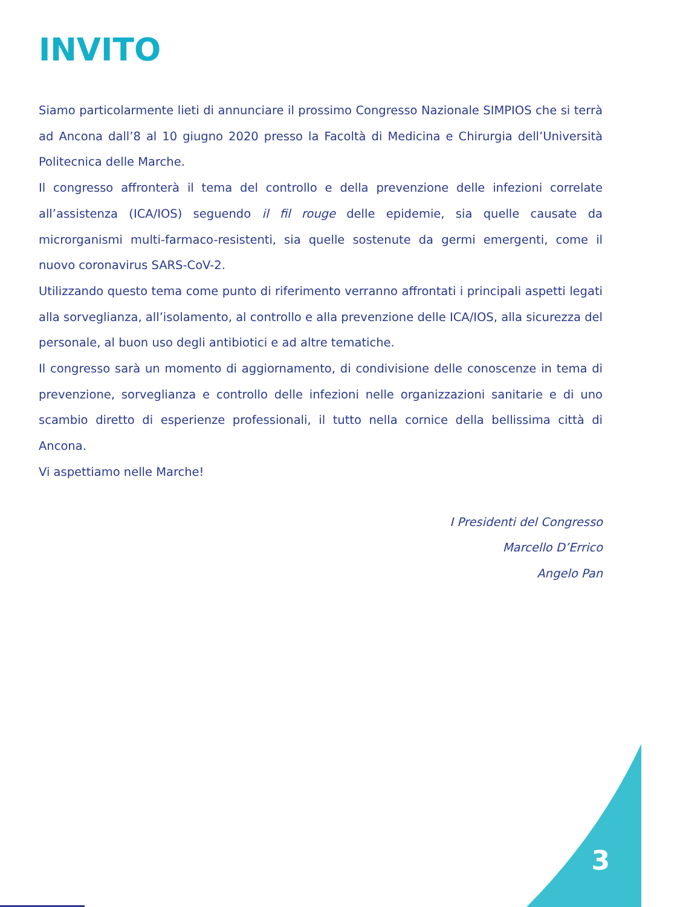INVITO
Siamo particolarmente lieti di annunciare il prossimo Congresso Nazionale SIMPIOS che si terrà ad Ancona dall’8 al 10 giugno 2020 presso la Facoltà di Medicina e Chirurgia dell’Università Politecnica delle Marche.
Il congresso affronterà il tema del controllo e della prevenzione delle infezioni correlate all’assistenza (ICA/IOS) seguendo il fil rouge delle epidemie, sia quelle causate da microrganismi multi-farmaco-resistenti, sia quelle sostenute da germi emergenti, come il nuovo coronavirus SARS-CoV-2.
Utilizzando questo tema come punto di riferimento verranno affrontati i principali aspetti legati alla sorveglianza, all’isolamento, al controllo e alla prevenzione delle ICA/IOS, alla sicurezza del personale, al buon uso degli antibiotici e ad altre tematiche.
Il congresso sarà un momento di aggiornamento, di condivisione delle conoscenze in tema di prevenzione, sorveglianza e controllo delle infezioni nelle organizzazioni sanitarie e di uno scambio diretto di esperienze professionali, il tutto nella cornice della bellissima città di Ancona.
Vi aspettiamo nelle Marche!
I Presidenti del Congresso
Marcello D’Errico
Angelo Pan
3